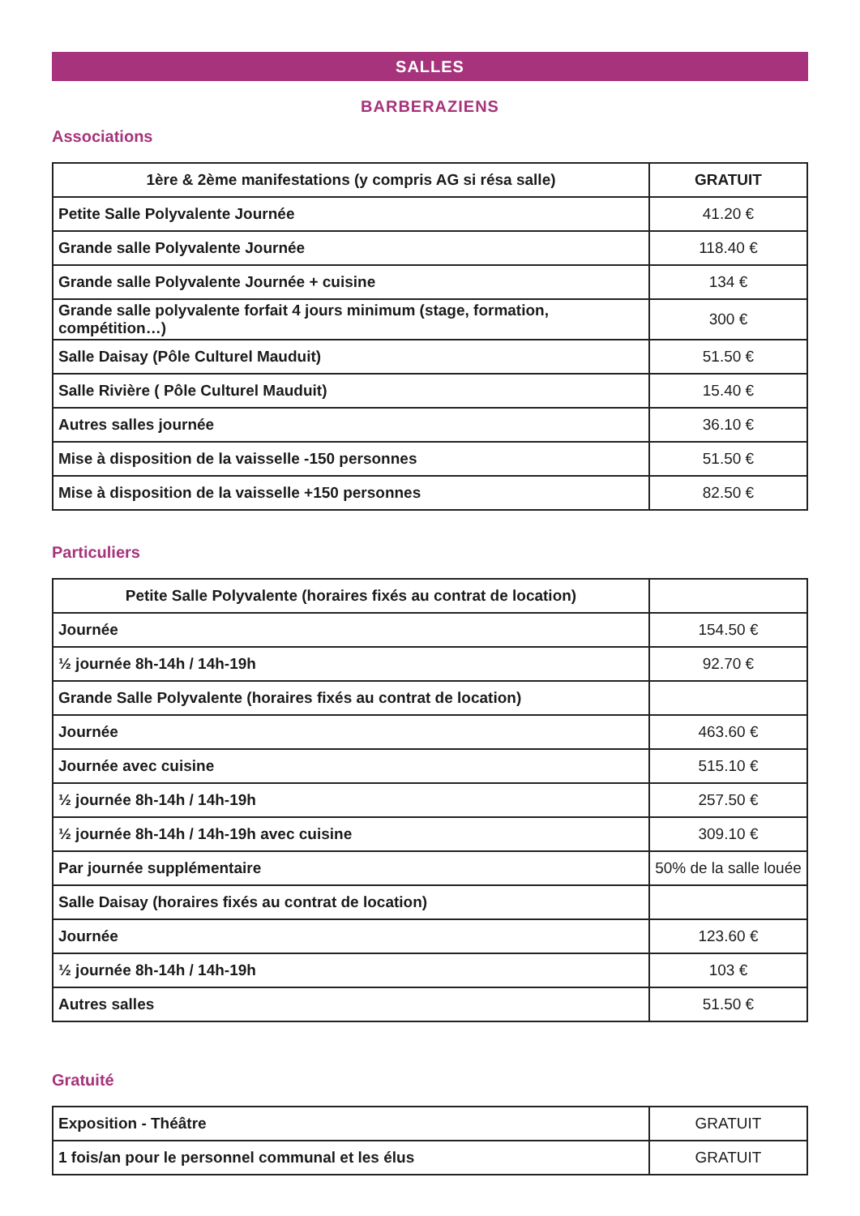SALLES
BARBERAZIENS
Associations
| 1ère & 2ème manifestations (y compris AG si résa salle) | GRATUIT |
| --- | --- |
| Petite Salle Polyvalente Journée | 41.20 € |
| Grande salle Polyvalente Journée | 118.40 € |
| Grande salle Polyvalente Journée + cuisine | 134 € |
| Grande salle polyvalente forfait 4 jours minimum (stage, formation, compétition…) | 300 € |
| Salle Daisay (Pôle Culturel Mauduit) | 51.50 € |
| Salle Rivière ( Pôle Culturel Mauduit) | 15.40 € |
| Autres salles journée | 36.10 € |
| Mise à disposition de la vaisselle -150 personnes | 51.50 € |
| Mise à disposition de la vaisselle +150 personnes | 82.50 € |
Particuliers
| Petite Salle Polyvalente (horaires fixés au contrat de location) | |
| --- | --- |
| Journée | 154.50 € |
| ½ journée 8h-14h / 14h-19h | 92.70 € |
| Grande Salle Polyvalente (horaires fixés au contrat de location) | |
| Journée | 463.60 € |
| Journée avec cuisine | 515.10 € |
| ½ journée 8h-14h / 14h-19h | 257.50 € |
| ½ journée 8h-14h / 14h-19h avec cuisine | 309.10 € |
| Par journée supplémentaire | 50% de la salle louée |
| Salle Daisay (horaires fixés au contrat de location) | |
| Journée | 123.60 € |
| ½ journée 8h-14h / 14h-19h | 103 € |
| Autres salles | 51.50 € |
Gratuité
| Exposition - Théâtre | GRATUIT |
| 1 fois/an pour le personnel communal et les élus | GRATUIT |